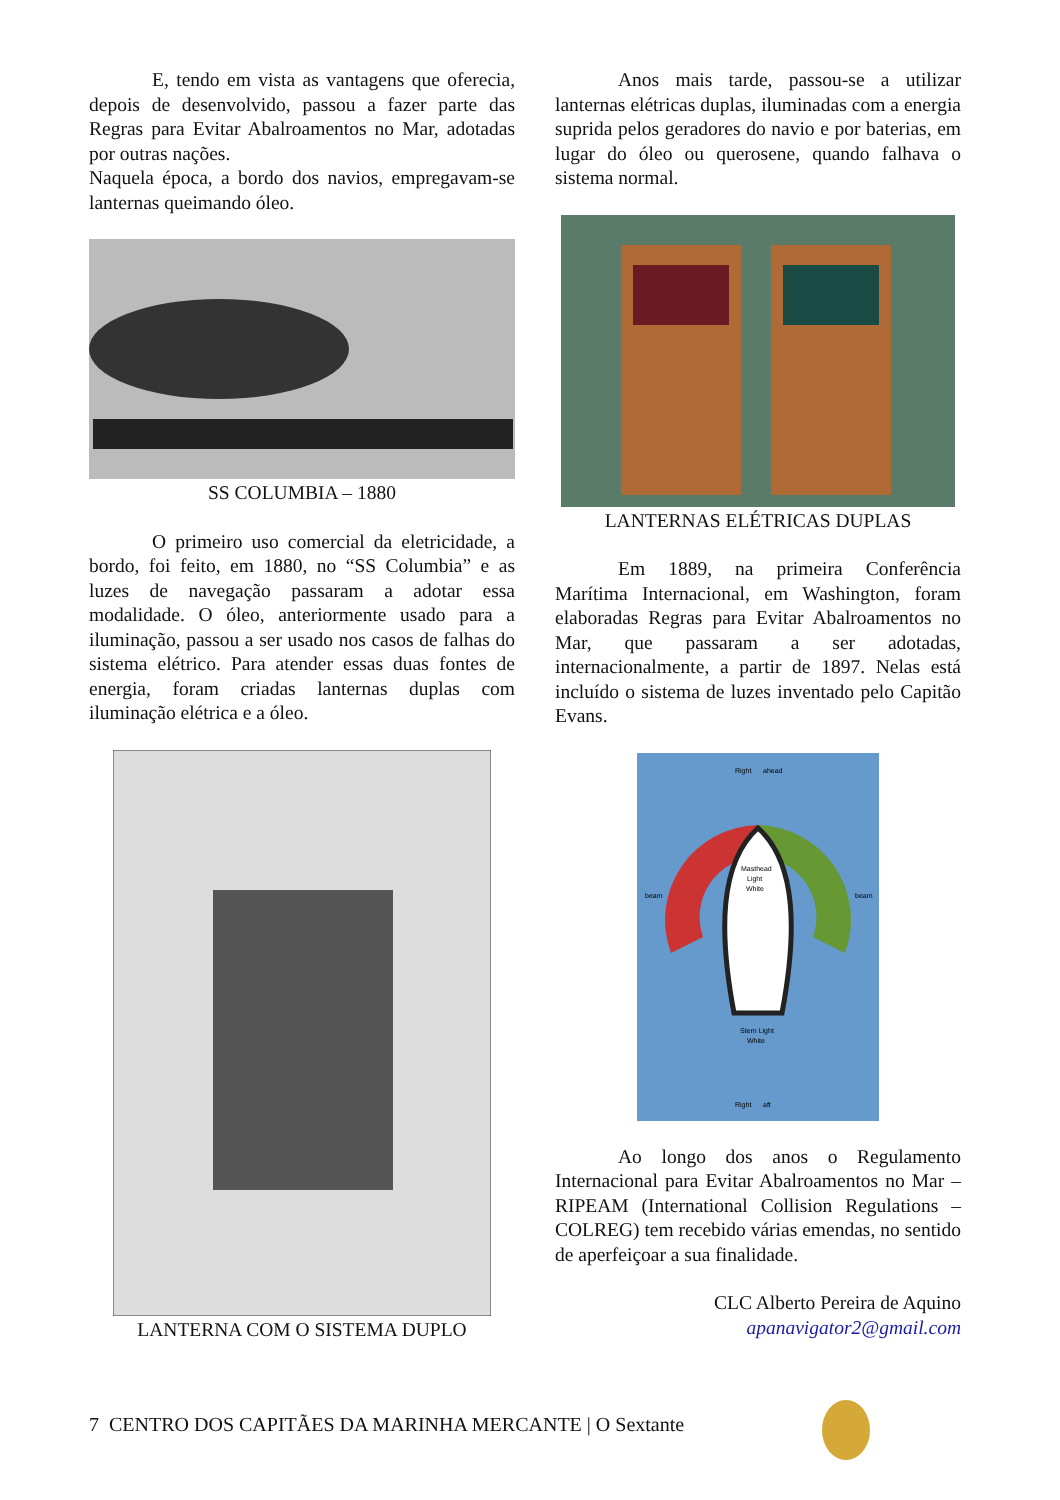E, tendo em vista as vantagens que oferecia, depois de desenvolvido, passou a fazer parte das Regras para Evitar Abalroamentos no Mar, adotadas por outras nações.
Naquela época, a bordo dos navios, empregavam-se lanternas queimando óleo.
SS COLUMBIA – 1880
O primeiro uso comercial da eletricidade, a bordo, foi feito, em 1880, no “SS Columbia” e as luzes de navegação passaram a adotar essa modalidade. O óleo, anteriormente usado para a iluminação, passou a ser usado nos casos de falhas do sistema elétrico. Para atender essas duas fontes de energia, foram criadas lanternas duplas com iluminação elétrica e a óleo.
LANTERNA COM O SISTEMA DUPLO
Anos mais tarde, passou-se a utilizar lanternas elétricas duplas, iluminadas com a energia suprida pelos geradores do navio e por baterias, em lugar do óleo ou querosene, quando falhava o sistema normal.
LANTERNAS ELÉTRICAS DUPLAS
Em 1889, na primeira Conferência Marítima Internacional, em Washington, foram elaboradas Regras para Evitar Abalroamentos no Mar, que passaram a ser adotadas, internacionalmente, a partir de 1897. Nelas está incluído o sistema de luzes inventado pelo Capitão Evans.
Right
ahead
Masthead
Light
White
Stern Light
White
beam
beam
Right
aft
Ao longo dos anos o Regulamento Internacional para Evitar Abalroamentos no Mar – RIPEAM (International Collision Regulations – COLREG) tem recebido várias emendas, no sentido de aperfeiçoar a sua finalidade.
CLC Alberto Pereira de Aquino
apanavigator2@gmail.com
7 CENTRO DOS CAPITÃES DA MARINHA MERCANTE | O Sextante